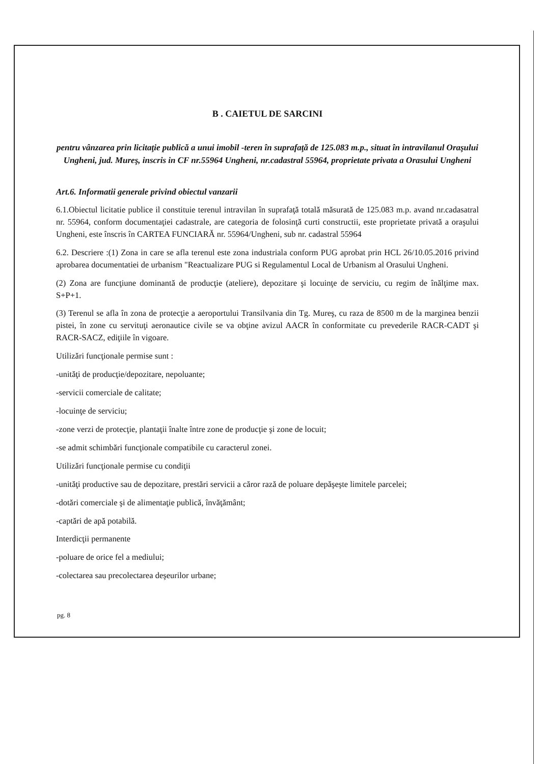B . CAIETUL DE SARCINI
pentru vânzarea prin licitaţie publică a unui imobil -teren în suprafaţă de 125.083 m.p., situat în intravilanul Oraşului Ungheni, jud. Mureş, inscris in CF nr.55964 Ungheni, nr.cadastral 55964, proprietate privata a Orasului Ungheni
Art.6. Informatii generale privind obiectul vanzarii
6.1.Obiectul licitatie publice il constituie terenul intravilan în suprafaţă totală măsurată de 125.083 m.p. avand nr.cadasatral nr. 55964, conform documentaţiei cadastrale, are categoria de folosinţă curti constructii, este proprietate privată a oraşului Ungheni, este înscris în CARTEA FUNCIARĂ nr. 55964/Ungheni, sub nr. cadastral 55964
6.2. Descriere :(1) Zona in care se afla terenul este zona industriala conform PUG aprobat prin HCL 26/10.05.2016 privind aprobarea documentatiei de urbanism "Reactualizare PUG si Regulamentul Local de Urbanism al Orasului Ungheni.
(2) Zona are funcţiune dominantă de producţie (ateliere), depozitare şi locuinţe de serviciu, cu regim de înălţime max. S+P+1.
(3) Terenul se afla în zona de protecţie a aeroportului Transilvania din Tg. Mureş, cu raza de 8500 m de la marginea benzii pistei, în zone cu servituţi aeronautice civile se va obţine avizul AACR în conformitate cu prevederile RACR-CADT şi RACR-SACZ, ediţiile în vigoare.
Utilizări funcţionale permise sunt :
-unităţi de producţie/depozitare, nepoluante;
-servicii comerciale de calitate;
-locuinţe de serviciu;
-zone verzi de protecţie, plantaţii înalte între zone de producţie şi zone de locuit;
-se admit schimbări funcţionale compatibile cu caracterul zonei.
Utilizări funcţionale permise cu condiţii
-unităţi productive sau de depozitare, prestări servicii a căror rază de poluare depăşeşte limitele parcelei;
-dotări comerciale şi de alimentaţie publică, învăţământ;
-captări de apă potabilă.
Interdicţii permanente
-poluare de orice fel a mediului;
-colectarea sau precolectarea deşeurilor urbane;
pg. 8